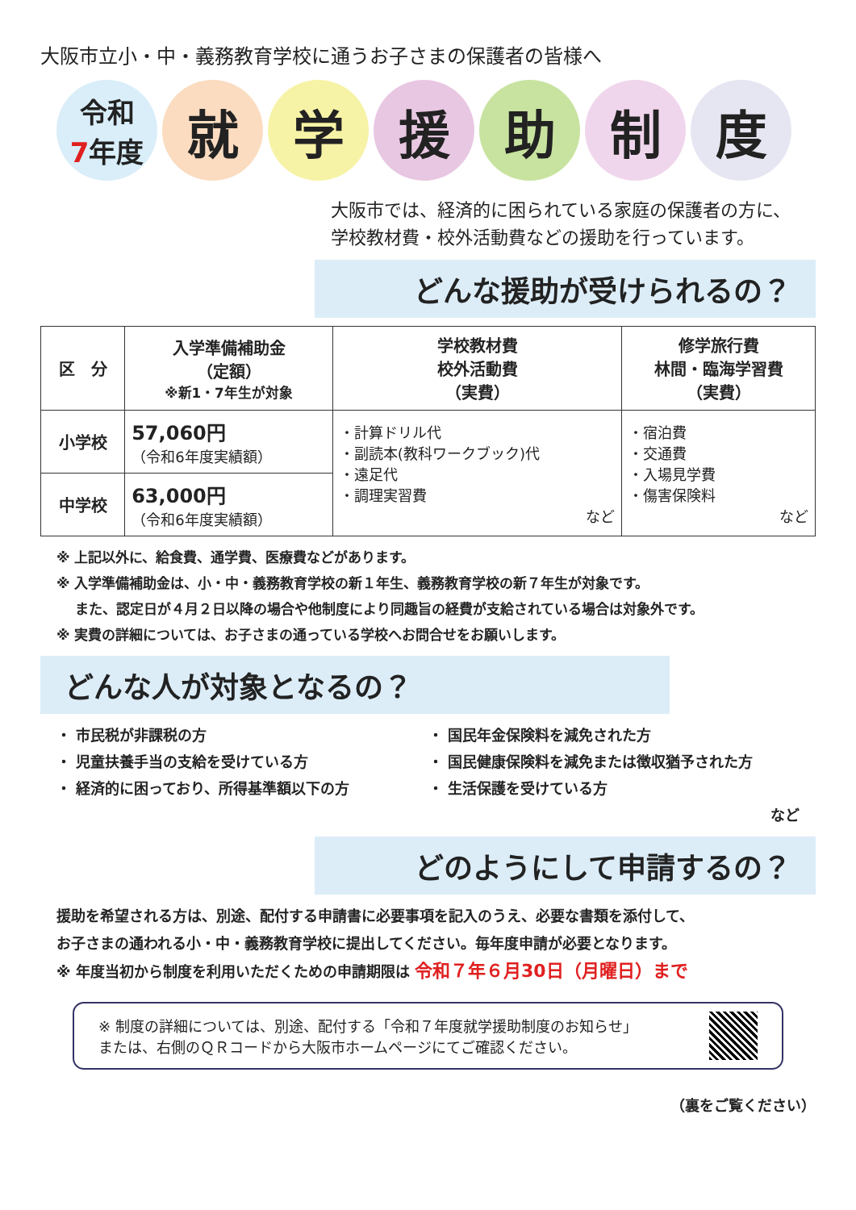大阪市立小・中・義務教育学校に通うお子さまの保護者の皆様へ
令和
7年度
就 学 援 助 制 度
大阪市では、経済的に困られている家庭の保護者の方に、
学校教材費・校外活動費などの援助を行っています。
どんな援助が受けられるの？
| 区 分 | 入学準備補助金 （定額） ※新1・7年生が対象 | 学校教材費 校外活動費 （実費） | 修学旅行費 林間・臨海学習費 （実費） |
| --- | --- | --- | --- |
| 小学校 | 57,060円 （令和6年度実績額） | ・計算ドリル代 ・副読本(教科ワークブック)代 ・遠足代 ・調理実習費 など | ・宿泊費 ・交通費 ・入場見学費 ・傷害保険料 など |
| 中学校 | 63,000円 （令和6年度実績額） | | |
※ 上記以外に、給食費、通学費、医療費などがあります。
※ 入学準備補助金は、小・中・義務教育学校の新１年生、義務教育学校の新７年生が対象です。
　 また、認定日が４月２日以降の場合や他制度により同趣旨の経費が支給されている場合は対象外です。
※ 実費の詳細については、お子さまの通っている学校へお問合せをお願いします。
どんな人が対象となるの？
・ 市民税が非課税の方
・ 児童扶養手当の支給を受けている方
・ 経済的に困っており、所得基準額以下の方
・ 国民年金保険料を減免された方
・ 国民健康保険料を減免または徴収猶予された方
・ 生活保護を受けている方
など
どのようにして申請するの？
援助を希望される方は、別途、配付する申請書に必要事項を記入のうえ、必要な書類を添付して、
お子さまの通われる小・中・義務教育学校に提出してください。毎年度申請が必要となります。
※ 年度当初から制度を利用いただくための申請期限は 令和７年６月30日（月曜日）まで
※ 制度の詳細については、別途、配付する「令和７年度就学援助制度のお知らせ」
または、右側のＱＲコードから大阪市ホームページにてご確認ください。
（裏をご覧ください）